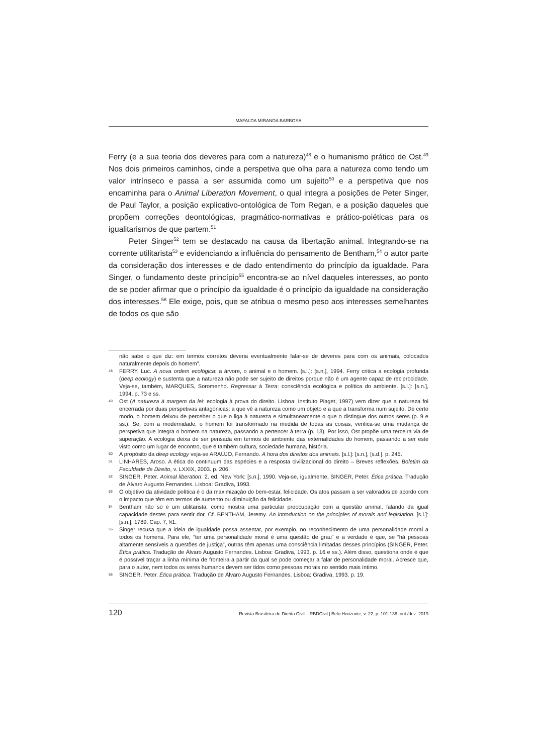MAFALDA MIRANDA BARBOSA
Ferry (e a sua teoria dos deveres para com a natureza)<sup>48</sup> e o humanismo prático de Ost.<sup>49</sup> Nos dois primeiros caminhos, cinde a perspetiva que olha para a natureza como tendo um valor intrínseco e passa a ser assumida como um sujeito<sup>50</sup> e a perspetiva que nos encaminha para o Animal Liberation Movement, o qual integra a posições de Peter Singer, de Paul Taylor, a posição explicativo-ontológica de Tom Regan, e a posição daqueles que propõem correções deontológicas, pragmático-normativas e prático-poiéticas para os igualitarismos de que partem.<sup>51</sup>
Peter Singer<sup>52</sup> tem se destacado na causa da libertação animal. Integrando-se na corrente utilitarista<sup>53</sup> e evidenciando a influência do pensamento de Bentham,<sup>54</sup> o autor parte da consideração dos interesses e de dado entendimento do princípio da igualdade. Para Singer, o fundamento deste princípio<sup>55</sup> encontra-se ao nível daqueles interesses, ao ponto de se poder afirmar que o princípio da igualdade é o princípio da igualdade na consideração dos interesses.<sup>56</sup> Ele exige, pois, que se atribua o mesmo peso aos interesses semelhantes de todos os que são
não sabe o que diz: em termos corretos deveria eventualmente falar-se de deveres para com os animais, colocados naturalmente depois do homem”.
48 FERRY, Luc. A nova ordem ecológica: a árvore, o animal e o homem. [s.l.]: [s.n.], 1994. Ferry critica a ecologia profunda (deep ecology) e sustenta que a natureza não pode ser sujeito de direitos porque não é um agente capaz de reciprocidade. Veja-se, também, MARQUES, Soromenho. Regressar à Terra: consciência ecológica e política do ambiente. [s.l.]: [s.n.], 1994. p. 73 e ss.
49 Ost (A natureza à margem da lei: ecologia à prova do direito. Lisboa: Instituto Piaget, 1997) vem dizer que a natureza foi encerrada por duas perspetivas antagónicas: a que vê a natureza como um objeto e a que a transforma num sujeito. De certo modo, o homem deixou de perceber o que o liga à natureza e simultaneamente o que o distingue dos outros seres (p. 9 e ss.). Se, com a modernidade, o homem foi transformado na medida de todas as coisas, verifica-se uma mudança de perspetiva que integra o homem na natureza, passando a pertencer à terra (p. 13). Por isso, Ost propõe uma terceira via de superação. A ecologia deixa de ser pensada em termos de ambiente das externalidades do homem, passando a ser este visto como um lugar de encontro, que é também cultura, sociedade humana, história.
50 A propósito da deep ecology veja-se ARAÚJO, Fernando. A hora dos direitos dos animais. [s.l.]: [s.n.], [s.d.]. p. 245.
51 LINHARES, Aroso. A ética do continuum das espécies e a resposta civilizacional do direito – Breves reflexões. Boletim da Faculdade de Direito, v. LXXIX, 2003. p. 206.
52 SINGER, Peter. Animal liberation. 2. ed. New York: [s.n.], 1990. Veja-se, igualmente, SINGER, Peter. Ética prática. Tradução de Álvaro Augusto Fernandes. Lisboa: Gradiva, 1993.
53 O objetivo da atividade política é o da maximização do bem-estar, felicidade. Os atos passam a ser valorados de acordo com o impacto que têm em termos de aumento ou diminuição da felicidade.
54 Bentham não só é um utilitarista, como mostra uma particular preocupação com a questão animal, falando da igual capacidade destes para sentir dor. Cf. BENTHAM, Jeremy. An introduction on the principles of morals and legislation. [s.l.]: [s.n.], 1789. Cap. 7, §1.
55 Singer recusa que a ideia de igualdade possa assentar, por exemplo, no reconhecimento de uma personalidade moral a todos os homens. Para ele, “ter uma personalidade moral é uma questão de grau” e a verdade é que, se “há pessoas altamente sensíveis a questões de justiça”, outras têm apenas uma consciência limitadas desses princípios (SINGER, Peter. Ética prática. Tradução de Álvaro Augusto Fernandes. Lisboa: Gradiva, 1993. p. 16 e ss.). Além disso, questiona onde é que é possível traçar a linha mínima de fronteira a partir da qual se pode começar a falar de personalidade moral. Acresce que, para o autor, nem todos os seres humanos devem ser tidos como pessoas morais no sentido mais íntimo.
56 SINGER, Peter. Ética prática. Tradução de Álvaro Augusto Fernandes. Lisboa: Gradiva, 1993. p. 19.
120 Revista Brasileira de Direito Civil – RBDCivil | Belo Horizonte, v. 22, p. 101-138, out./dez. 2019